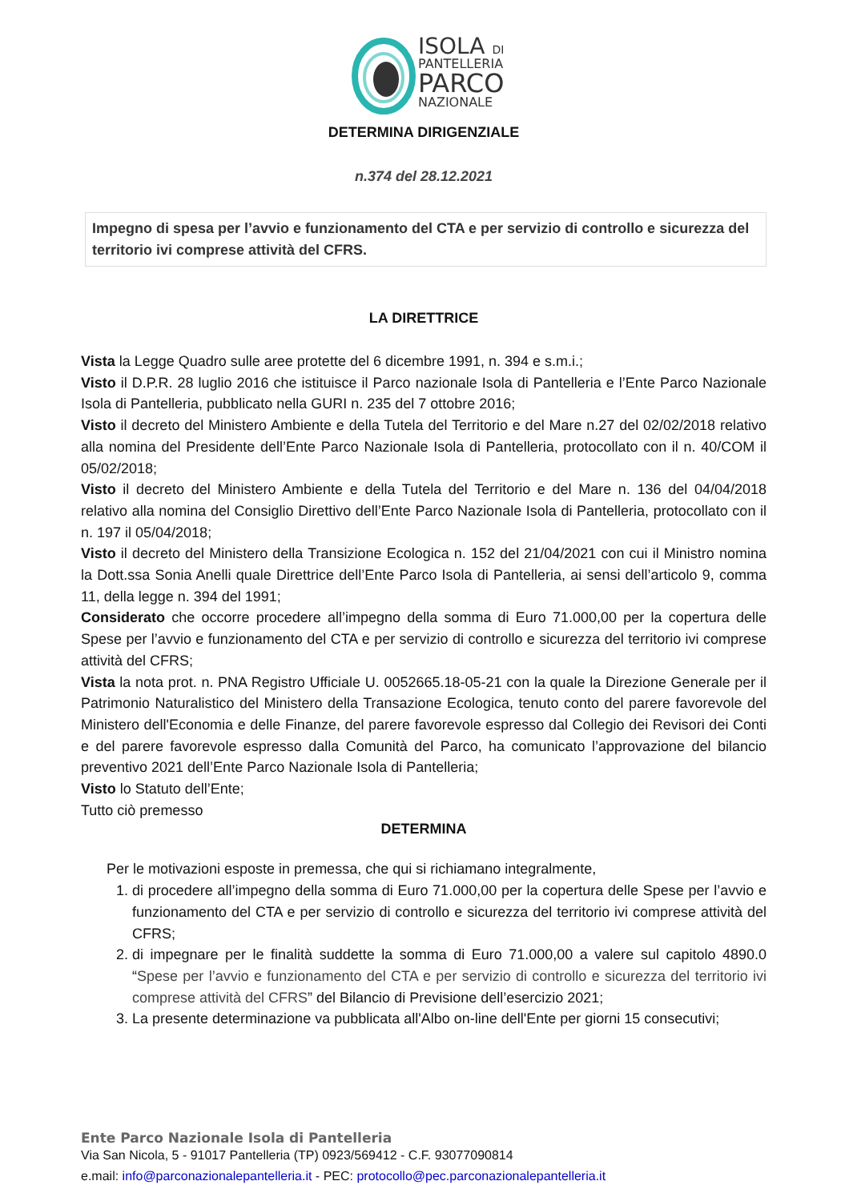ISOLA DI
PANTELLERIA
PARCO
NAZIONALE
DETERMINA DIRIGENZIALE
n.374 del 28.12.2021
Impegno di spesa per l’avvio e funzionamento del CTA e per servizio di controllo e sicurezza del territorio ivi comprese attività del CFRS.
LA DIRETTRICE
Vista la Legge Quadro sulle aree protette del 6 dicembre 1991, n. 394 e s.m.i.;
Visto il D.P.R. 28 luglio 2016 che istituisce il Parco nazionale Isola di Pantelleria e l’Ente Parco Nazionale Isola di Pantelleria, pubblicato nella GURI n. 235 del 7 ottobre 2016;
Visto il decreto del Ministero Ambiente e della Tutela del Territorio e del Mare n.27 del 02/02/2018 relativo alla nomina del Presidente dell’Ente Parco Nazionale Isola di Pantelleria, protocollato con il n. 40/COM il 05/02/2018;
Visto il decreto del Ministero Ambiente e della Tutela del Territorio e del Mare n. 136 del 04/04/2018 relativo alla nomina del Consiglio Direttivo dell’Ente Parco Nazionale Isola di Pantelleria, protocollato con il n. 197 il 05/04/2018;
Visto il decreto del Ministero della Transizione Ecologica n. 152 del 21/04/2021 con cui il Ministro nomina la Dott.ssa Sonia Anelli quale Direttrice dell’Ente Parco Isola di Pantelleria, ai sensi dell’articolo 9, comma 11, della legge n. 394 del 1991;
Considerato che occorre procedere all’impegno della somma di Euro 71.000,00 per la copertura delle Spese per l’avvio e funzionamento del CTA e per servizio di controllo e sicurezza del territorio ivi comprese attività del CFRS;
Vista la nota prot. n. PNA Registro Ufficiale U. 0052665.18-05-21 con la quale la Direzione Generale per il Patrimonio Naturalistico del Ministero della Transazione Ecologica, tenuto conto del parere favorevole del Ministero dell'Economia e delle Finanze, del parere favorevole espresso dal Collegio dei Revisori dei Conti e del parere favorevole espresso dalla Comunità del Parco, ha comunicato l’approvazione del bilancio preventivo 2021 dell’Ente Parco Nazionale Isola di Pantelleria;
Visto lo Statuto dell’Ente;
Tutto ciò premesso
DETERMINA
Per le motivazioni esposte in premessa, che qui si richiamano integralmente,
1. di procedere all’impegno della somma di Euro 71.000,00 per la copertura delle Spese per l’avvio e funzionamento del CTA e per servizio di controllo e sicurezza del territorio ivi comprese attività del CFRS;
2. di impegnare per le finalità suddette la somma di Euro 71.000,00 a valere sul capitolo 4890.0 “Spese per l’avvio e funzionamento del CTA e per servizio di controllo e sicurezza del territorio ivi comprese attività del CFRS” del Bilancio di Previsione dell’esercizio 2021;
3. La presente determinazione va pubblicata all'Albo on-line dell'Ente per giorni 15 consecutivi;
Ente Parco Nazionale Isola di Pantelleria
Via San Nicola, 5 - 91017 Pantelleria (TP) 0923/569412 - C.F. 93077090814
e.mail: info@parconazionalepantelleria.it - PEC: protocollo@pec.parconazionalepantelleria.it